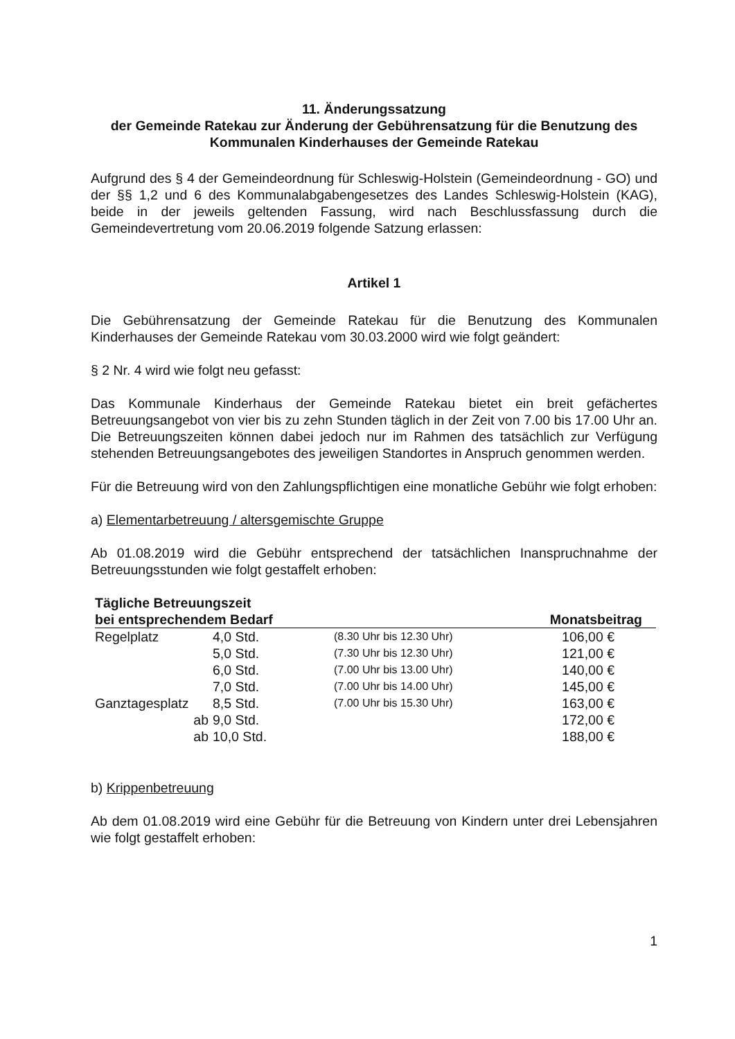11. Änderungssatzung
der Gemeinde Ratekau zur Änderung der Gebührensatzung für die Benutzung des Kommunalen Kinderhauses der Gemeinde Ratekau
Aufgrund des § 4 der Gemeindeordnung für Schleswig-Holstein (Gemeindeordnung - GO) und der §§ 1,2 und 6 des Kommunalabgabengesetzes des Landes Schleswig-Holstein (KAG), beide in der jeweils geltenden Fassung, wird nach Beschlussfassung durch die Gemeindevertretung vom 20.06.2019 folgende Satzung erlassen:
Artikel 1
Die Gebührensatzung der Gemeinde Ratekau für die Benutzung des Kommunalen Kinderhauses der Gemeinde Ratekau vom 30.03.2000 wird wie folgt geändert:
§ 2 Nr. 4 wird wie folgt neu gefasst:
Das Kommunale Kinderhaus der Gemeinde Ratekau bietet ein breit gefächertes Betreuungsangebot von vier bis zu zehn Stunden täglich in der Zeit von 7.00 bis 17.00 Uhr an. Die Betreuungszeiten können dabei jedoch nur im Rahmen des tatsächlich zur Verfügung stehenden Betreuungsangebotes des jeweiligen Standortes in Anspruch genommen werden.
Für die Betreuung wird von den Zahlungspflichtigen eine monatliche Gebühr wie folgt erhoben:
a) Elementarbetreuung / altersgemischte Gruppe
Ab 01.08.2019 wird die Gebühr entsprechend der tatsächlichen Inanspruchnahme der Betreuungsstunden wie folgt gestaffelt erhoben:
| Tägliche Betreuungszeit | | | |
| --- | --- | --- | --- |
| bei entsprechendem Bedarf | | | Monatsbeitrag |
| Regelplatz | 4,0 Std. | (8.30 Uhr bis 12.30 Uhr) | 106,00 € |
| | 5,0 Std. | (7.30 Uhr bis 12.30 Uhr) | 121,00 € |
| | 6,0 Std. | (7.00 Uhr bis 13.00 Uhr) | 140,00 € |
| | 7,0 Std. | (7.00 Uhr bis 14.00 Uhr) | 145,00 € |
| Ganztagesplatz | 8,5 Std. | (7.00 Uhr bis 15.30 Uhr) | 163,00 € |
| ab | 9,0 Std. | | 172,00 € |
| ab | 10,0 Std. | | 188,00 € |
b) Krippenbetreuung
Ab dem 01.08.2019 wird eine Gebühr für die Betreuung von Kindern unter drei Lebensjahren wie folgt gestaffelt erhoben:
1